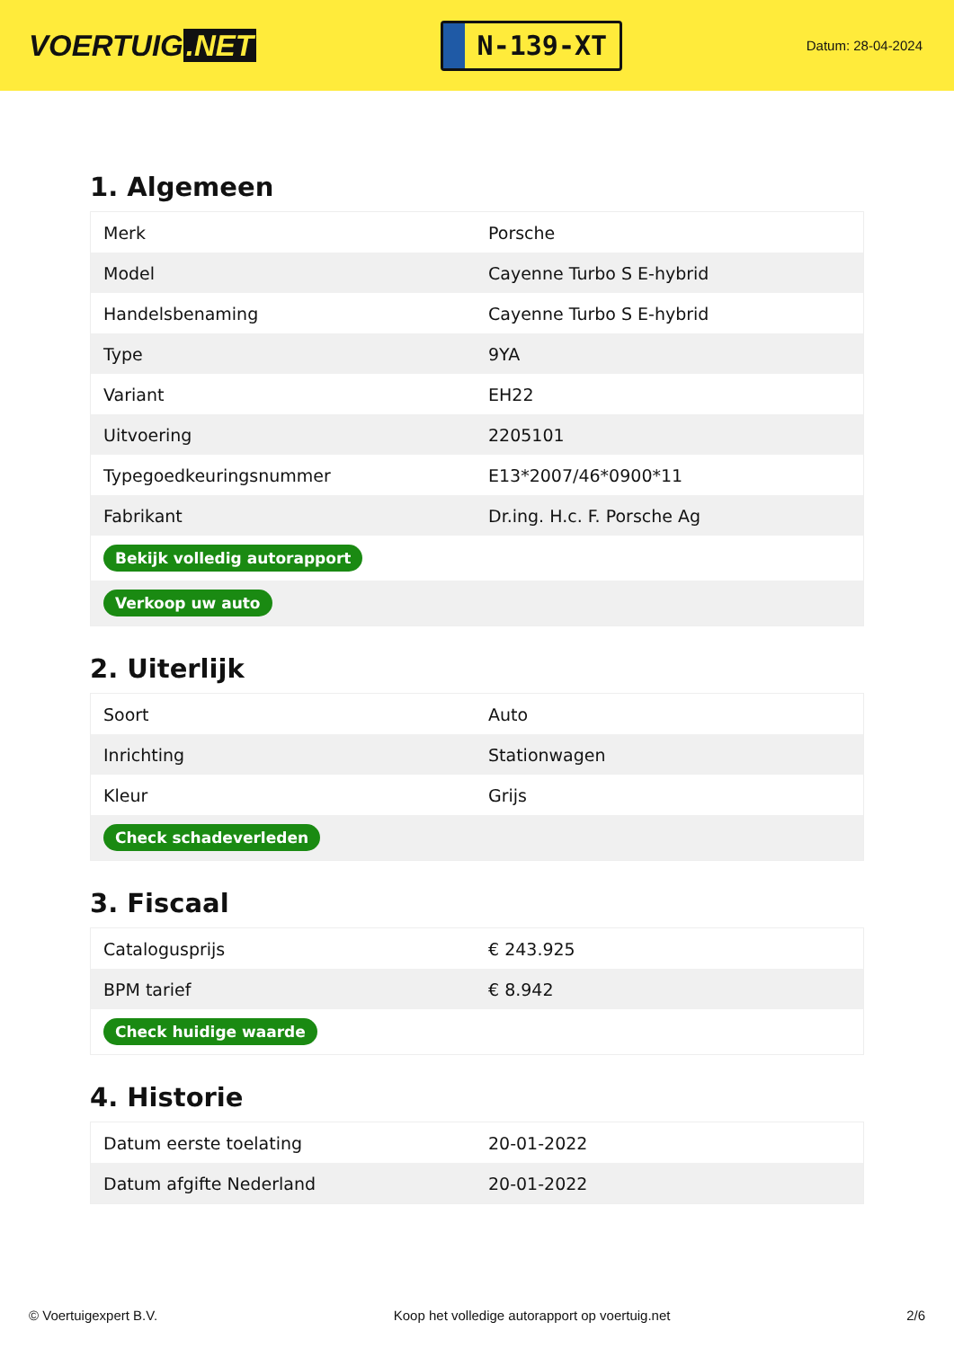VOERTUIG.NET
N-139-XT
Datum: 28-04-2024
1. Algemeen
| Merk | Porsche |
| Model | Cayenne Turbo S E-hybrid |
| Handelsbenaming | Cayenne Turbo S E-hybrid |
| Type | 9YA |
| Variant | EH22 |
| Uitvoering | 2205101 |
| Typegoedkeuringsnummer | E13*2007/46*0900*11 |
| Fabrikant | Dr.ing. H.c. F. Porsche Ag |
| Bekijk volledig autorapport | |
| Verkoop uw auto | |
2. Uiterlijk
| Soort | Auto |
| Inrichting | Stationwagen |
| Kleur | Grijs |
| Check schadeverleden | |
3. Fiscaal
| Catalogusprijs | € 243.925 |
| BPM tarief | € 8.942 |
| Check huidige waarde | |
4. Historie
| Datum eerste toelating | 20-01-2022 |
| Datum afgifte Nederland | 20-01-2022 |
© Voertuigexpert B.V. Koop het volledige autorapport op voertuig.net 2/6